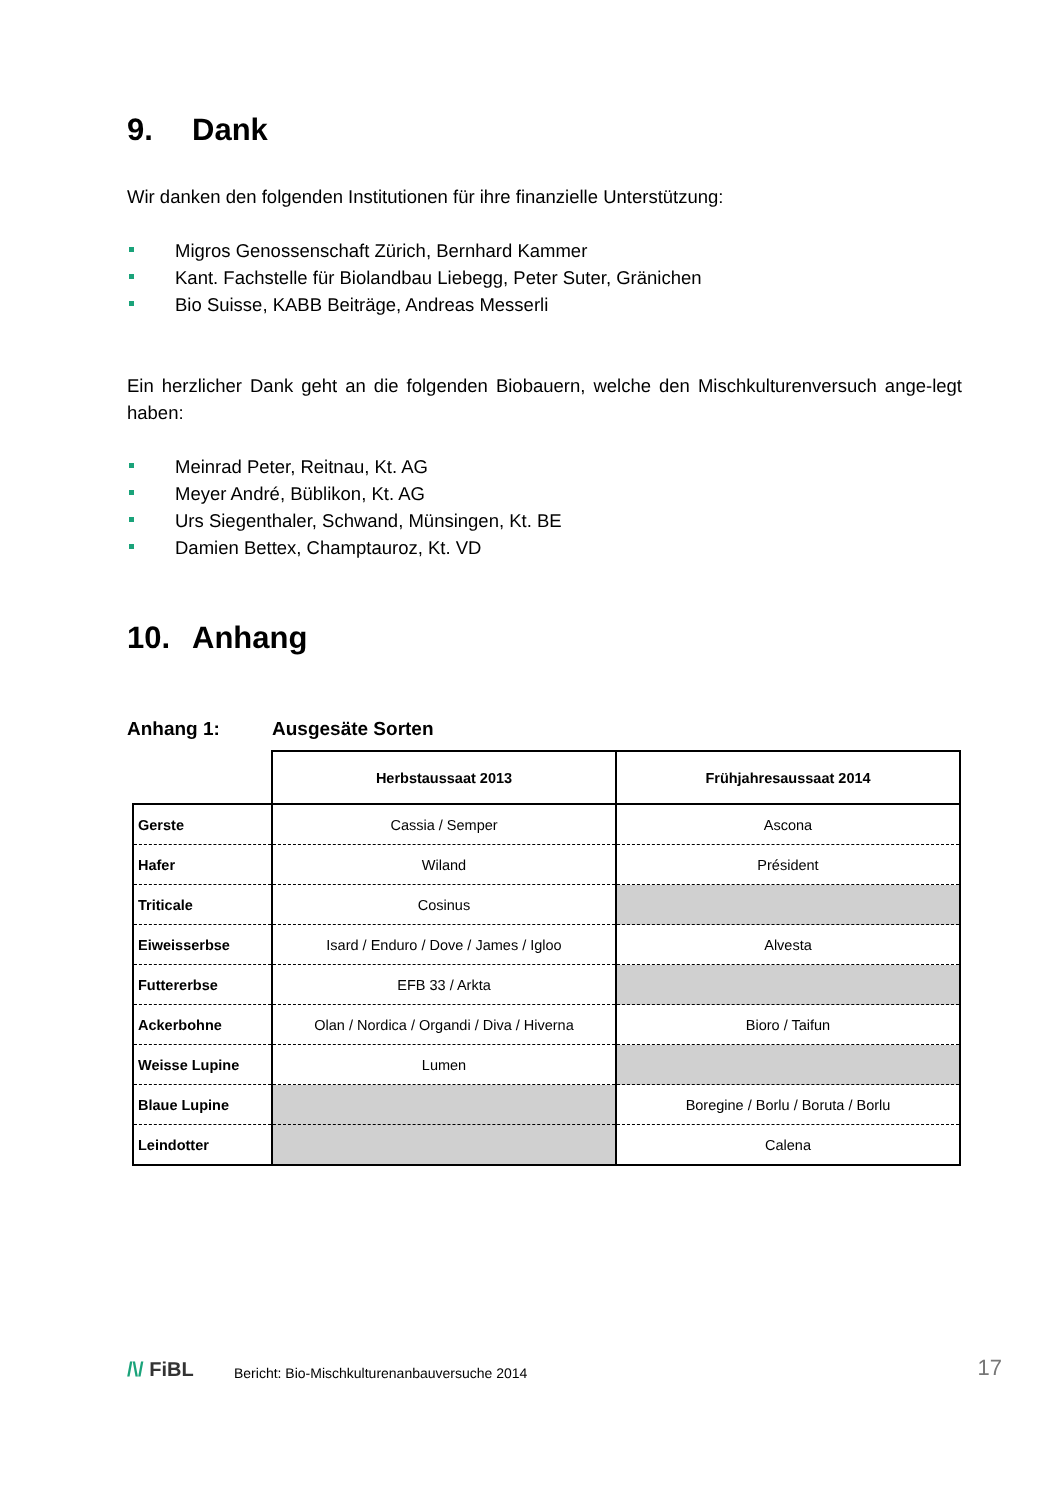9. Dank
Wir danken den folgenden Institutionen für ihre finanzielle Unterstützung:
Migros Genossenschaft Zürich, Bernhard Kammer
Kant. Fachstelle für Biolandbau Liebegg, Peter Suter, Gränichen
Bio Suisse, KABB Beiträge, Andreas Messerli
Ein herzlicher Dank geht an die folgenden Biobauern, welche den Mischkulturenversuch ange-legt haben:
Meinrad Peter, Reitnau, Kt. AG
Meyer André, Büblikon, Kt. AG
Urs Siegenthaler, Schwand, Münsingen, Kt. BE
Damien Bettex, Champtauroz, Kt. VD
10. Anhang
Anhang 1: Ausgesäte Sorten
| | Herbstaussaat 2013 | Frühjahresaussaat 2014 |
| --- | --- | --- |
| Gerste | Cassia / Semper | Ascona |
| Hafer | Wiland | Président |
| Triticale | Cosinus | |
| Eiweisserbse | Isard / Enduro / Dove / James / Igloo | Alvesta |
| Futtererbse | EFB 33 / Arkta | |
| Ackerbohne | Olan / Nordica / Organdi / Diva / Hiverna | Bioro / Taifun |
| Weisse Lupine | Lumen | |
| Blaue Lupine | | Boregine / Borlu / Boruta / Borlu |
| Leindotter | | Calena |
/\/ FiBL Bericht: Bio-Mischkulturenanbauversuche 2014 17